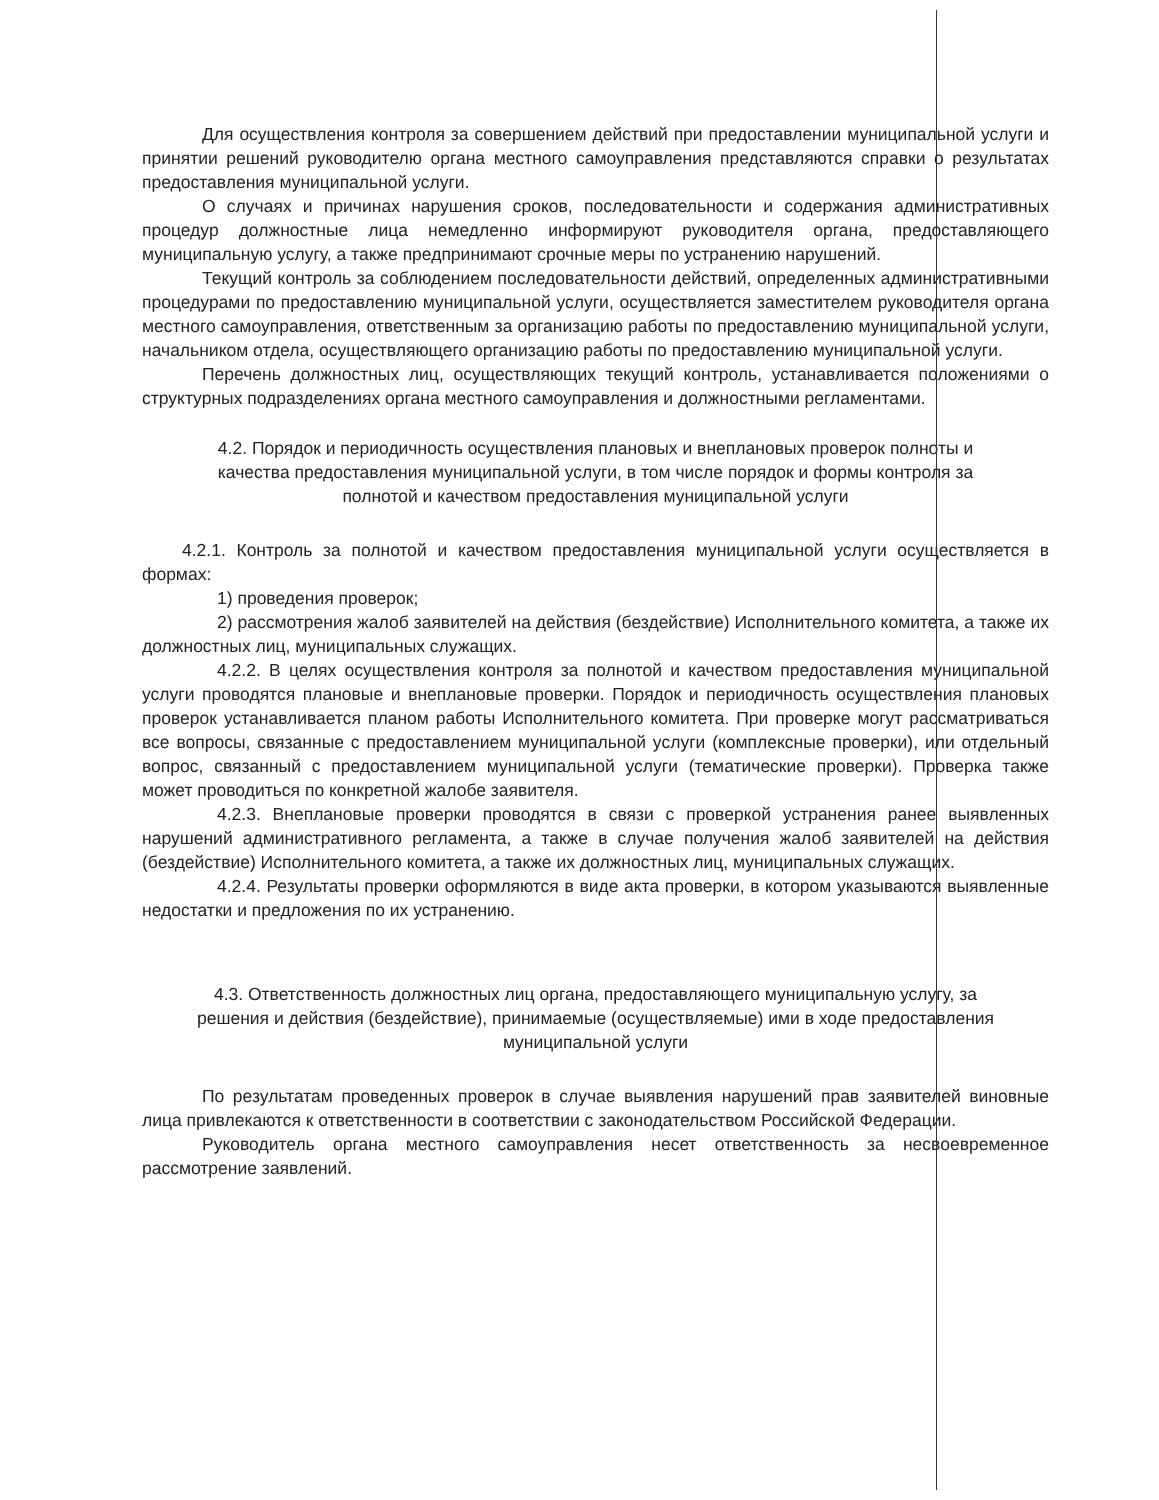Для осуществления контроля за совершением действий при предоставлении муниципальной услуги и принятии решений руководителю органа местного самоуправления представляются справки о результатах предоставления муниципальной услуги.
О случаях и причинах нарушения сроков, последовательности и содержания административных процедур должностные лица немедленно информируют руководителя органа, предоставляющего муниципальную услугу, а также предпринимают срочные меры по устранению нарушений.
Текущий контроль за соблюдением последовательности действий, определенных административными процедурами по предоставлению муниципальной услуги, осуществляется заместителем руководителя органа местного самоуправления, ответственным за организацию работы по предоставлению муниципальной услуги, начальником отдела, осуществляющего организацию работы по предоставлению муниципальной услуги.
Перечень должностных лиц, осуществляющих текущий контроль, устанавливается положениями о структурных подразделениях органа местного самоуправления и должностными регламентами.
4.2. Порядок и периодичность осуществления плановых и внеплановых проверок полноты и качества предоставления муниципальной услуги, в том числе порядок и формы контроля за полнотой и качеством предоставления муниципальной услуги
4.2.1. Контроль за полнотой и качеством предоставления муниципальной услуги осуществляется в формах:
1) проведения проверок;
2) рассмотрения жалоб заявителей на действия (бездействие) Исполнительного комитета, а также их должностных лиц, муниципальных служащих.
4.2.2. В целях осуществления контроля за полнотой и качеством предоставления муниципальной услуги проводятся плановые и внеплановые проверки. Порядок и периодичность осуществления плановых проверок устанавливается планом работы Исполнительного комитета. При проверке могут рассматриваться все вопросы, связанные с предоставлением муниципальной услуги (комплексные проверки), или отдельный вопрос, связанный с предоставлением муниципальной услуги (тематические проверки). Проверка также может проводиться по конкретной жалобе заявителя.
4.2.3. Внеплановые проверки проводятся в связи с проверкой устранения ранее выявленных нарушений административного регламента, а также в случае получения жалоб заявителей на действия (бездействие) Исполнительного комитета, а также их должностных лиц, муниципальных служащих.
4.2.4. Результаты проверки оформляются в виде акта проверки, в котором указываются выявленные недостатки и предложения по их устранению.
4.3. Ответственность должностных лиц органа, предоставляющего муниципальную услугу, за решения и действия (бездействие), принимаемые (осуществляемые) ими в ходе предоставления муниципальной услуги
По результатам проведенных проверок в случае выявления нарушений прав заявителей виновные лица привлекаются к ответственности в соответствии с законодательством Российской Федерации.
Руководитель органа местного самоуправления несет ответственность за несвоевременное рассмотрение заявлений.